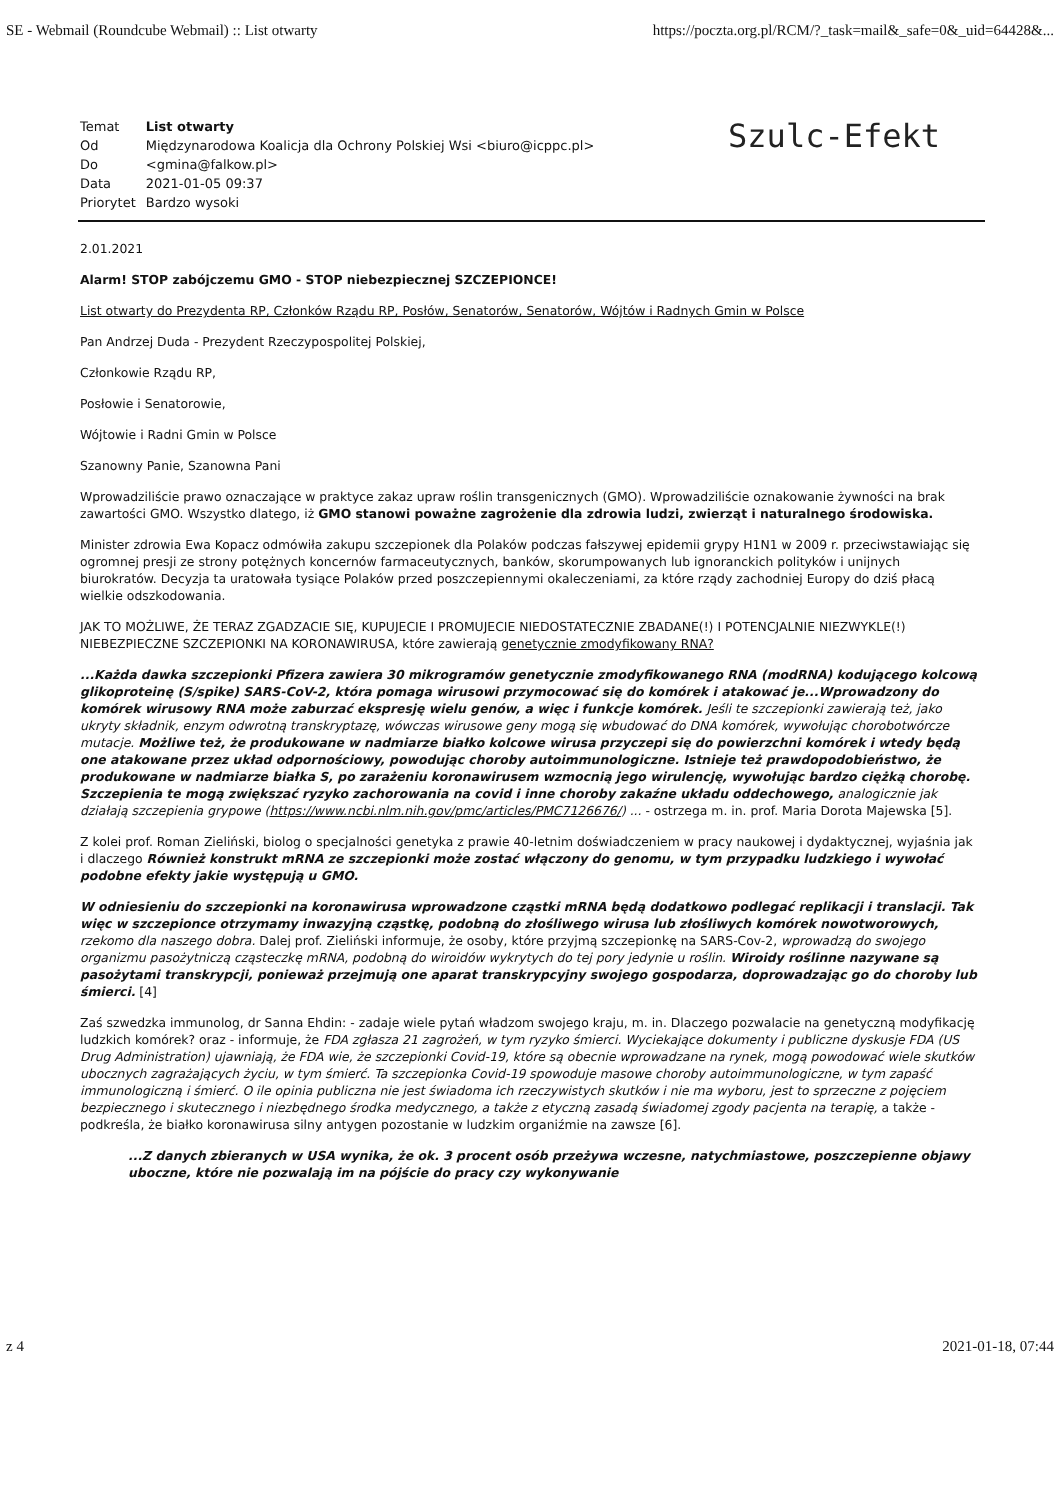SE - Webmail (Roundcube Webmail) :: List otwarty https://poczta.org.pl/RCM/?_task=mail&_safe=0&_uid=64428&...
| Temat | List otwarty |
| Od | Międzynarodowa Koalicja dla Ochrony Polskiej Wsi <biuro@icppc.pl> |
| Do | <gmina@falkow.pl> |
| Data | 2021-01-05 09:37 |
| Priorytet | Bardzo wysoki |
Szulc-Efekt
2.01.2021
Alarm! STOP zabójczemu GMO - STOP niebezpiecznej SZCZEPIONCE!
List otwarty do Prezydenta RP, Członków Rządu RP, Posłów, Senatorów, Senatorów, Wójtów i Radnych Gmin w Polsce
Pan Andrzej Duda - Prezydent Rzeczypospolitej Polskiej,
Członkowie Rządu RP,
Posłowie i Senatorowie,
Wójtowie i Radni Gmin w Polsce
Szanowny Panie, Szanowna Pani
Wprowadziliście prawo oznaczające w praktyce zakaz upraw roślin transgenicznych (GMO). Wprowadziliście oznakowanie żywności na brak zawartości GMO. Wszystko dlatego, iż GMO stanowi poważne zagrożenie dla zdrowia ludzi, zwierząt i naturalnego środowiska.
Minister zdrowia Ewa Kopacz odmówiła zakupu szczepionek dla Polaków podczas fałszywej epidemii grypy H1N1 w 2009 r. przeciwstawiając się ogromnej presji ze strony potężnych koncernów farmaceutycznych, banków, skorumpowanych lub ignoranckich polityków i unijnych biurokratów. Decyzja ta uratowała tysiące Polaków przed poszczepiennymi okaleczeniami, za które rządy zachodniej Europy do dziś płacą wielkie odszkodowania.
JAK TO MOŻLIWE, ŻE TERAZ ZGADZACIE SIĘ, KUPUJECIE I PROMUJECIE NIEDOSTATECZNIE ZBADANE(!) I POTENCJALNIE NIEZWYKLE(!) NIEBEZPIECZNE SZCZEPIONKI NA KORONAWIRUSA, które zawierają genetycznie zmodyfikowany RNA?
...Każda dawka szczepionki Pfizera zawiera 30 mikrogramów genetycznie zmodyfikowanego RNA (modRNA) kodującego kolcową glikoproteinę (S/spike) SARS-CoV-2, która pomaga wirusowi przymocować się do komórek i atakować je...Wprowadzony do komórek wirusowy RNA może zaburzać ekspresję wielu genów, a więc i funkcje komórek. Jeśli te szczepionki zawierają też, jako ukryty składnik, enzym odwrotną transkryptazę, wówczas wirusowe geny mogą się wbudować do DNA komórek, wywołując chorobotwórcze mutacje. Możliwe też, że produkowane w nadmiarze białko kolcowe wirusa przyczepi się do powierzchni komórek i wtedy będą one atakowane przez układ odpornościowy, powodując choroby autoimmunologiczne. Istnieje też prawdopodobieństwo, że produkowane w nadmiarze białka S, po zarażeniu koronawirusem wzmocnią jego wirulencję, wywołując bardzo ciężką chorobę. Szczepienia te mogą zwiększać ryzyko zachorowania na covid i inne choroby zakaźne układu oddechowego, analogicznie jak działają szczepienia grypowe (https://www.ncbi.nlm.nih.gov/pmc/articles/PMC7126676/) ... - ostrzega m. in. prof. Maria Dorota Majewska [5].
Z kolei prof. Roman Zieliński, biolog o specjalności genetyka z prawie 40-letnim doświadczeniem w pracy naukowej i dydaktycznej, wyjaśnia jak i dlaczego Również konstrukt mRNA ze szczepionki może zostać włączony do genomu, w tym przypadku ludzkiego i wywołać podobne efekty jakie występują u GMO.
W odniesieniu do szczepionki na koronawirusa wprowadzone cząstki mRNA będą dodatkowo podlegać replikacji i translacji. Tak więc w szczepionce otrzymamy inwazyjną cząstkę, podobną do złośliwego wirusa lub złośliwych komórek nowotworowych, rzekomo dla naszego dobra. Dalej prof. Zieliński informuje, że osoby, które przyjmą szczepionkę na SARS-Cov-2, wprowadzą do swojego organizmu pasożytniczą cząsteczkę mRNA, podobną do wiroidów wykrytych do tej pory jedynie u roślin. Wiroidy roślinne nazywane są pasożytami transkrypcji, ponieważ przejmują one aparat transkrypcyjny swojego gospodarza, doprowadzając go do choroby lub śmierci. [4]
Zaś szwedzka immunolog, dr Sanna Ehdin: - zadaje wiele pytań władzom swojego kraju, m. in. Dlaczego pozwalacie na genetyczną modyfikację ludzkich komórek? oraz - informuje, że FDA zgłasza 21 zagrożeń, w tym ryzyko śmierci. Wyciekające dokumenty i publiczne dyskusje FDA (US Drug Administration) ujawniają, że FDA wie, że szczepionki Covid-19, które są obecnie wprowadzane na rynek, mogą powodować wiele skutków ubocznych zagrażających życiu, w tym śmierć. Ta szczepionka Covid-19 spowoduje masowe choroby autoimmunologiczne, w tym zapaść immunologiczną i śmierć. O ile opinia publiczna nie jest świadoma ich rzeczywistych skutków i nie ma wyboru, jest to sprzeczne z pojęciem bezpiecznego i skutecznego i niezbędnego środka medycznego, a także z etyczną zasadą świadomej zgody pacjenta na terapię, a także - podkreśla, że białko koronawirusa silny antygen pozostanie w ludzkim organiźmie na zawsze [6].
...Z danych zbieranych w USA wynika, że ok. 3 procent osób przeżywa wczesne, natychmiastowe, poszczepienne objawy uboczne, które nie pozwalają im na pójście do pracy czy wykonywanie
z 4 2021-01-18, 07:44